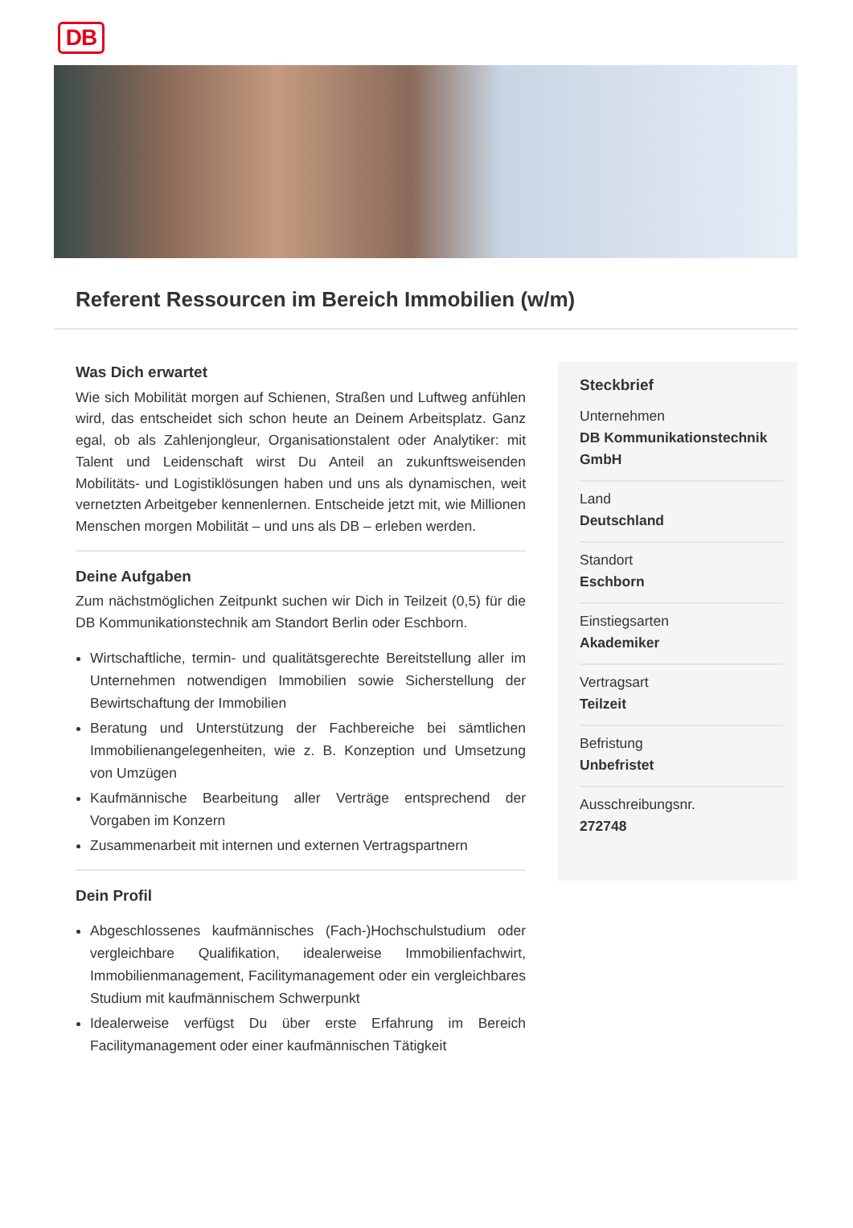DB
Referent Ressourcen im Bereich Immobilien (w/m)
Was Dich erwartet
Wie sich Mobilität morgen auf Schienen, Straßen und Luftweg anfühlen wird, das entscheidet sich schon heute an Deinem Arbeitsplatz. Ganz egal, ob als Zahlenjongleur, Organisationstalent oder Analytiker: mit Talent und Leidenschaft wirst Du Anteil an zukunftsweisenden Mobilitäts- und Logistiklösungen haben und uns als dynamischen, weit vernetzten Arbeitgeber kennenlernen. Entscheide jetzt mit, wie Millionen Menschen morgen Mobilität – und uns als DB – erleben werden.
Deine Aufgaben
Zum nächstmöglichen Zeitpunkt suchen wir Dich in Teilzeit (0,5) für die DB Kommunikationstechnik am Standort Berlin oder Eschborn.
Wirtschaftliche, termin- und qualitätsgerechte Bereitstellung aller im Unternehmen notwendigen Immobilien sowie Sicherstellung der Bewirtschaftung der Immobilien
Beratung und Unterstützung der Fachbereiche bei sämtlichen Immobilienangelegenheiten, wie z. B. Konzeption und Umsetzung von Umzügen
Kaufmännische Bearbeitung aller Verträge entsprechend der Vorgaben im Konzern
Zusammenarbeit mit internen und externen Vertragspartnern
Dein Profil
Abgeschlossenes kaufmännisches (Fach-)Hochschulstudium oder vergleichbare Qualifikation, idealerweise Immobilienfachwirt, Immobilienmanagement, Facilitymanagement oder ein vergleichbares Studium mit kaufmännischem Schwerpunkt
Idealerweise verfügst Du über erste Erfahrung im Bereich Facilitymanagement oder einer kaufmännischen Tätigkeit
Steckbrief
Unternehmen
DB Kommunikationstechnik GmbH
Land
Deutschland
Standort
Eschborn
Einstiegsarten
Akademiker
Vertragsart
Teilzeit
Befristung
Unbefristet
Ausschreibungsnr.
272748